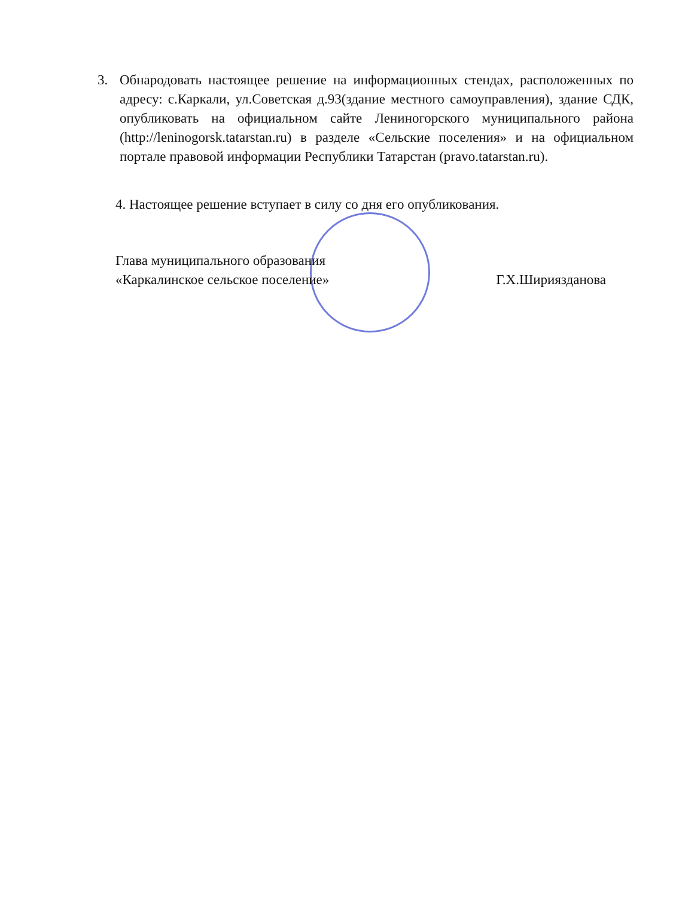3. Обнародовать настоящее решение на информационных стендах, расположенных по адресу: с.Каркали, ул.Советская д.93(здание местного самоуправления), здание СДК, опубликовать на официальном сайте Лениногорского муниципального района (http://leninogorsk.tatarstan.ru) в разделе «Сельские поселения» и на официальном портале правовой информации Республики Татарстан (pravo.tatarstan.ru).
4. Настоящее решение вступает в силу со дня его опубликования.
Глава муниципального образования
«Каркалинское сельское поселение» Г.Х.Шириязданова